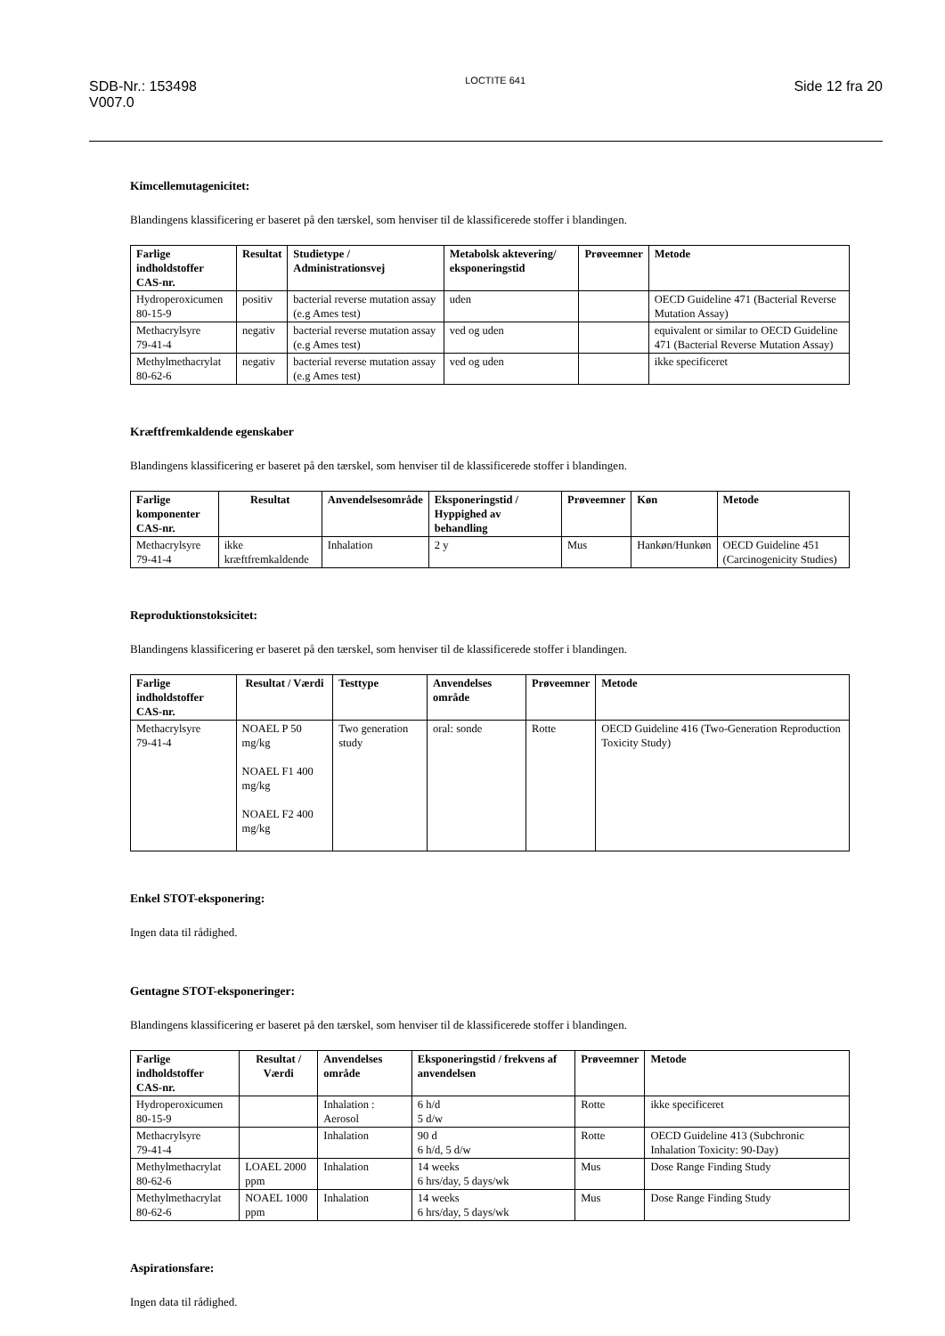SDB-Nr.: 153498
V007.0
LOCTITE 641
Side 12 fra 20
Kimcellemutagenicitet:
Blandingens klassificering er baseret på den tærskel, som henviser til de klassificerede stoffer i blandingen.
| Farlige indholdstoffer CAS-nr. | Resultat | Studietype / Administrationsvej | Metabolsk aktevering/ eksponeringstid | Prøveemner | Metode |
| --- | --- | --- | --- | --- | --- |
| Hydroperoxicumen 80-15-9 | positiv | bacterial reverse mutation assay (e.g Ames test) | uden | | OECD Guideline 471 (Bacterial Reverse Mutation Assay) |
| Methacrylsyre 79-41-4 | negativ | bacterial reverse mutation assay (e.g Ames test) | ved og uden | | equivalent or similar to OECD Guideline 471 (Bacterial Reverse Mutation Assay) |
| Methylmethacrylat 80-62-6 | negativ | bacterial reverse mutation assay (e.g Ames test) | ved og uden | | ikke specificeret |
Kræftfremkaldende egenskaber
Blandingens klassificering er baseret på den tærskel, som henviser til de klassificerede stoffer i blandingen.
| Farlige komponenter CAS-nr. | Resultat | Anvendelsesområde | Eksponeringstid / Hyppighed av behandling | Prøveemner | Køn | Metode |
| --- | --- | --- | --- | --- | --- | --- |
| Methacrylsyre 79-41-4 | ikke kræftfremkaldende | Inhalation | 2 y | Mus | Hankøn/Hunkøn | OECD Guideline 451 (Carcinogenicity Studies) |
Reproduktionstoksicitet:
Blandingens klassificering er baseret på den tærskel, som henviser til de klassificerede stoffer i blandingen.
| Farlige indholdstoffer CAS-nr. | Resultat / Værdi | Testtype | Anvendelses område | Prøveemner | Metode |
| --- | --- | --- | --- | --- | --- |
| Methacrylsyre 79-41-4 | NOAEL P 50 mg/kg NOAEL F1 400 mg/kg NOAEL F2 400 mg/kg | Two generation study | oral: sonde | Rotte | OECD Guideline 416 (Two-Generation Reproduction Toxicity Study) |
Enkel STOT-eksponering:
Ingen data til rådighed.
Gentagne STOT-eksponeringer:
Blandingens klassificering er baseret på den tærskel, som henviser til de klassificerede stoffer i blandingen.
| Farlige indholdstoffer CAS-nr. | Resultat / Værdi | Anvendelses område | Eksponeringstid / frekvens af anvendelsen | Prøveemner | Metode |
| --- | --- | --- | --- | --- | --- |
| Hydroperoxicumen 80-15-9 | | Inhalation : Aerosol | 6 h/d 5 d/w | Rotte | ikke specificeret |
| Methacrylsyre 79-41-4 | | Inhalation | 90 d 6 h/d, 5 d/w | Rotte | OECD Guideline 413 (Subchronic Inhalation Toxicity: 90-Day) |
| Methylmethacrylat 80-62-6 | LOAEL 2000 ppm | Inhalation | 14 weeks 6 hrs/day, 5 days/wk | Mus | Dose Range Finding Study |
| Methylmethacrylat 80-62-6 | NOAEL 1000 ppm | Inhalation | 14 weeks 6 hrs/day, 5 days/wk | Mus | Dose Range Finding Study |
Aspirationsfare:
Ingen data til rådighed.